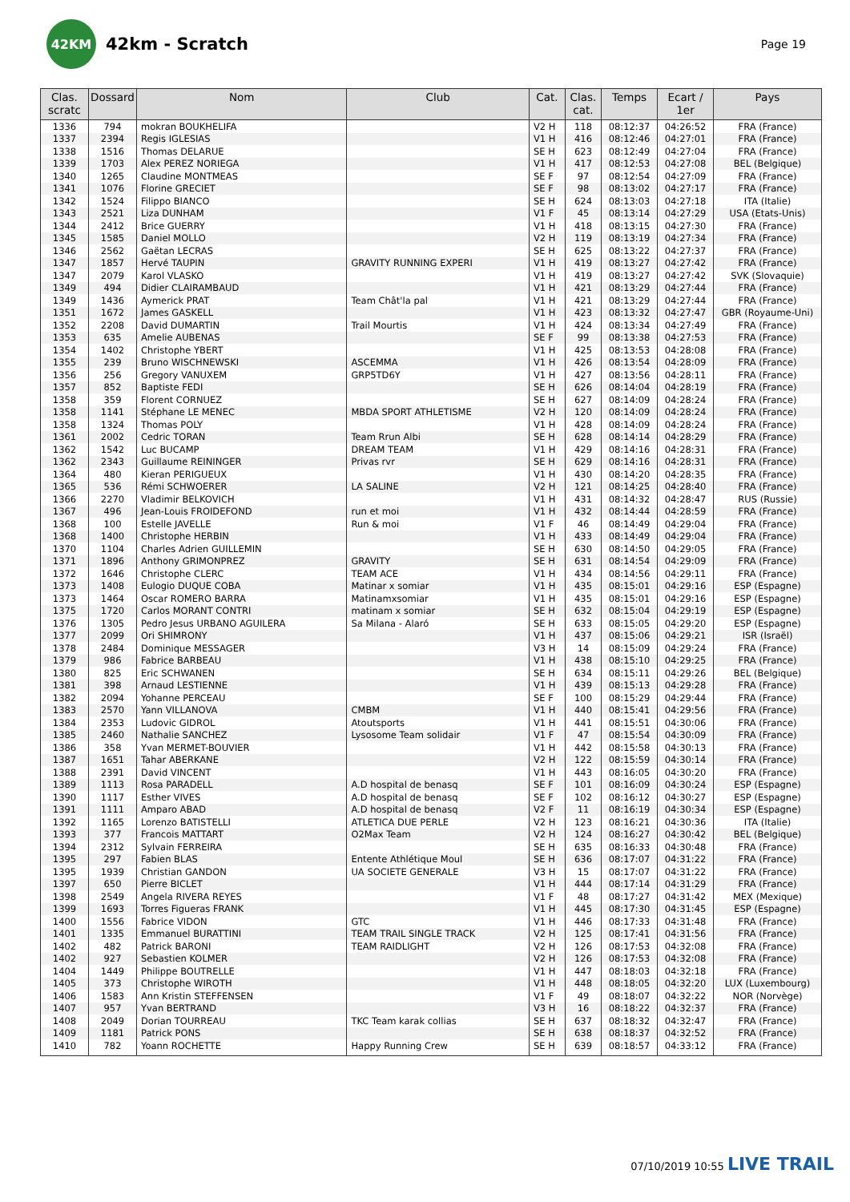42KM
42km - Scratch
Page 19
| Clas. scratc | Dossard | Nom | Club | Cat. | Clas. cat. | Temps | Ecart / 1er | Pays |
| --- | --- | --- | --- | --- | --- | --- | --- | --- |
| 1336 | 794 | mokran BOUKHELIFA | | V2 H | 118 | 08:12:37 | 04:26:52 | FRA (France) |
| 1337 | 2394 | Regis IGLESIAS | | V1 H | 416 | 08:12:46 | 04:27:01 | FRA (France) |
| 1338 | 1516 | Thomas DELARUE | | SE H | 623 | 08:12:49 | 04:27:04 | FRA (France) |
| 1339 | 1703 | Alex PEREZ NORIEGA | | V1 H | 417 | 08:12:53 | 04:27:08 | BEL (Belgique) |
| 1340 | 1265 | Claudine MONTMEAS | | SE F | 97 | 08:12:54 | 04:27:09 | FRA (France) |
| 1341 | 1076 | Florine GRECIET | | SE F | 98 | 08:13:02 | 04:27:17 | FRA (France) |
| 1342 | 1524 | Filippo BIANCO | | SE H | 624 | 08:13:03 | 04:27:18 | ITA (Italie) |
| 1343 | 2521 | Liza DUNHAM | | V1 F | 45 | 08:13:14 | 04:27:29 | USA (Etats-Unis) |
| 1344 | 2412 | Brice GUERRY | | V1 H | 418 | 08:13:15 | 04:27:30 | FRA (France) |
| 1345 | 1585 | Daniel MOLLO | | V2 H | 119 | 08:13:19 | 04:27:34 | FRA (France) |
| 1346 | 2562 | Gaëtan LECRAS | | SE H | 625 | 08:13:22 | 04:27:37 | FRA (France) |
| 1347 | 1857 | Hervé TAUPIN | GRAVITY RUNNING EXPERI | V1 H | 419 | 08:13:27 | 04:27:42 | FRA (France) |
| 1347 | 2079 | Karol VLASKO | | V1 H | 419 | 08:13:27 | 04:27:42 | SVK (Slovaquie) |
| 1349 | 494 | Didier CLAIRAMBAUD | | V1 H | 421 | 08:13:29 | 04:27:44 | FRA (France) |
| 1349 | 1436 | Aymerick PRAT | Team Chât'la pal | V1 H | 421 | 08:13:29 | 04:27:44 | FRA (France) |
| 1351 | 1672 | James GASKELL | | V1 H | 423 | 08:13:32 | 04:27:47 | GBR (Royaume-Uni) |
| 1352 | 2208 | David DUMARTIN | Trail Mourtis | V1 H | 424 | 08:13:34 | 04:27:49 | FRA (France) |
| 1353 | 635 | Amelie AUBENAS | | SE F | 99 | 08:13:38 | 04:27:53 | FRA (France) |
| 1354 | 1402 | Christophe YBERT | | V1 H | 425 | 08:13:53 | 04:28:08 | FRA (France) |
| 1355 | 239 | Bruno WISCHNEWSKI | ASCEMMA | V1 H | 426 | 08:13:54 | 04:28:09 | FRA (France) |
| 1356 | 256 | Gregory VANUXEM | GRP5TD6Y | V1 H | 427 | 08:13:56 | 04:28:11 | FRA (France) |
| 1357 | 852 | Baptiste FEDI | | SE H | 626 | 08:14:04 | 04:28:19 | FRA (France) |
| 1358 | 359 | Florent CORNUEZ | | SE H | 627 | 08:14:09 | 04:28:24 | FRA (France) |
| 1358 | 1141 | Stéphane LE MENEC | MBDA SPORT ATHLETISME | V2 H | 120 | 08:14:09 | 04:28:24 | FRA (France) |
| 1358 | 1324 | Thomas POLY | | V1 H | 428 | 08:14:09 | 04:28:24 | FRA (France) |
| 1361 | 2002 | Cedric TORAN | Team Rrun Albi | SE H | 628 | 08:14:14 | 04:28:29 | FRA (France) |
| 1362 | 1542 | Luc BUCAMP | DREAM TEAM | V1 H | 429 | 08:14:16 | 04:28:31 | FRA (France) |
| 1362 | 2343 | Guillaume REININGER | Privas rvr | SE H | 629 | 08:14:16 | 04:28:31 | FRA (France) |
| 1364 | 480 | Kieran PERIGUEUX | | V1 H | 430 | 08:14:20 | 04:28:35 | FRA (France) |
| 1365 | 536 | Rémi SCHWOERER | LA SALINE | V2 H | 121 | 08:14:25 | 04:28:40 | FRA (France) |
| 1366 | 2270 | Vladimir BELKOVICH | | V1 H | 431 | 08:14:32 | 04:28:47 | RUS (Russie) |
| 1367 | 496 | Jean-Louis FROIDEFOND | run et moi | V1 H | 432 | 08:14:44 | 04:28:59 | FRA (France) |
| 1368 | 100 | Estelle JAVELLE | Run & moi | V1 F | 46 | 08:14:49 | 04:29:04 | FRA (France) |
| 1368 | 1400 | Christophe HERBIN | | V1 H | 433 | 08:14:49 | 04:29:04 | FRA (France) |
| 1370 | 1104 | Charles Adrien GUILLEMIN | | SE H | 630 | 08:14:50 | 04:29:05 | FRA (France) |
| 1371 | 1896 | Anthony GRIMONPREZ | GRAVITY | SE H | 631 | 08:14:54 | 04:29:09 | FRA (France) |
| 1372 | 1646 | Christophe CLERC | TEAM ACE | V1 H | 434 | 08:14:56 | 04:29:11 | FRA (France) |
| 1373 | 1408 | Eulogio DUQUE COBA | Matinar x somiar | V1 H | 435 | 08:15:01 | 04:29:16 | ESP (Espagne) |
| 1373 | 1464 | Oscar ROMERO BARRA | Matinamxsomiar | V1 H | 435 | 08:15:01 | 04:29:16 | ESP (Espagne) |
| 1375 | 1720 | Carlos MORANT CONTRI | matinam x somiar | SE H | 632 | 08:15:04 | 04:29:19 | ESP (Espagne) |
| 1376 | 1305 | Pedro Jesus URBANO AGUILERA | Sa Milana - Alaró | SE H | 633 | 08:15:05 | 04:29:20 | ESP (Espagne) |
| 1377 | 2099 | Ori SHIMRONY | | V1 H | 437 | 08:15:06 | 04:29:21 | ISR (Israël) |
| 1378 | 2484 | Dominique MESSAGER | | V3 H | 14 | 08:15:09 | 04:29:24 | FRA (France) |
| 1379 | 986 | Fabrice BARBEAU | | V1 H | 438 | 08:15:10 | 04:29:25 | FRA (France) |
| 1380 | 825 | Eric SCHWANEN | | SE H | 634 | 08:15:11 | 04:29:26 | BEL (Belgique) |
| 1381 | 398 | Arnaud LESTIENNE | | V1 H | 439 | 08:15:13 | 04:29:28 | FRA (France) |
| 1382 | 2094 | Yohanne PERCEAU | | SE F | 100 | 08:15:29 | 04:29:44 | FRA (France) |
| 1383 | 2570 | Yann VILLANOVA | CMBM | V1 H | 440 | 08:15:41 | 04:29:56 | FRA (France) |
| 1384 | 2353 | Ludovic GIDROL | Atoutsports | V1 H | 441 | 08:15:51 | 04:30:06 | FRA (France) |
| 1385 | 2460 | Nathalie SANCHEZ | Lysosome Team solidair | V1 F | 47 | 08:15:54 | 04:30:09 | FRA (France) |
| 1386 | 358 | Yvan MERMET-BOUVIER | | V1 H | 442 | 08:15:58 | 04:30:13 | FRA (France) |
| 1387 | 1651 | Tahar ABERKANE | | V2 H | 122 | 08:15:59 | 04:30:14 | FRA (France) |
| 1388 | 2391 | David VINCENT | | V1 H | 443 | 08:16:05 | 04:30:20 | FRA (France) |
| 1389 | 1113 | Rosa PARADELL | A.D hospital de benasq | SE F | 101 | 08:16:09 | 04:30:24 | ESP (Espagne) |
| 1390 | 1117 | Esther VIVES | A.D hospital de benasq | SE F | 102 | 08:16:12 | 04:30:27 | ESP (Espagne) |
| 1391 | 1111 | Amparo ABAD | A.D hospital de benasq | V2 F | 11 | 08:16:19 | 04:30:34 | ESP (Espagne) |
| 1392 | 1165 | Lorenzo BATISTELLI | ATLETICA DUE PERLE | V2 H | 123 | 08:16:21 | 04:30:36 | ITA (Italie) |
| 1393 | 377 | Francois MATTART | O2Max Team | V2 H | 124 | 08:16:27 | 04:30:42 | BEL (Belgique) |
| 1394 | 2312 | Sylvain FERREIRA | | SE H | 635 | 08:16:33 | 04:30:48 | FRA (France) |
| 1395 | 297 | Fabien BLAS | Entente Athlétique Moul | SE H | 636 | 08:17:07 | 04:31:22 | FRA (France) |
| 1395 | 1939 | Christian GANDON | UA SOCIETE GENERALE | V3 H | 15 | 08:17:07 | 04:31:22 | FRA (France) |
| 1397 | 650 | Pierre BICLET | | V1 H | 444 | 08:17:14 | 04:31:29 | FRA (France) |
| 1398 | 2549 | Angela RIVERA REYES | | V1 F | 48 | 08:17:27 | 04:31:42 | MEX (Mexique) |
| 1399 | 1693 | Torres Figueras FRANK | | V1 H | 445 | 08:17:30 | 04:31:45 | ESP (Espagne) |
| 1400 | 1556 | Fabrice VIDON | GTC | V1 H | 446 | 08:17:33 | 04:31:48 | FRA (France) |
| 1401 | 1335 | Emmanuel BURATTINI | TEAM TRAIL SINGLE TRACK | V2 H | 125 | 08:17:41 | 04:31:56 | FRA (France) |
| 1402 | 482 | Patrick BARONI | TEAM RAIDLIGHT | V2 H | 126 | 08:17:53 | 04:32:08 | FRA (France) |
| 1402 | 927 | Sebastien KOLMER | | V2 H | 126 | 08:17:53 | 04:32:08 | FRA (France) |
| 1404 | 1449 | Philippe BOUTRELLE | | V1 H | 447 | 08:18:03 | 04:32:18 | FRA (France) |
| 1405 | 373 | Christophe WIROTH | | V1 H | 448 | 08:18:05 | 04:32:20 | LUX (Luxembourg) |
| 1406 | 1583 | Ann Kristin STEFFENSEN | | V1 F | 49 | 08:18:07 | 04:32:22 | NOR (Norvège) |
| 1407 | 957 | Yvan BERTRAND | | V3 H | 16 | 08:18:22 | 04:32:37 | FRA (France) |
| 1408 | 2049 | Dorian TOURREAU | TKC Team karak collias | SE H | 637 | 08:18:32 | 04:32:47 | FRA (France) |
| 1409 | 1181 | Patrick PONS | | SE H | 638 | 08:18:37 | 04:32:52 | FRA (France) |
| 1410 | 782 | Yoann ROCHETTE | Happy Running Crew | SE H | 639 | 08:18:57 | 04:33:12 | FRA (France) |
07/10/2019 10:55 LIVE TRAIL